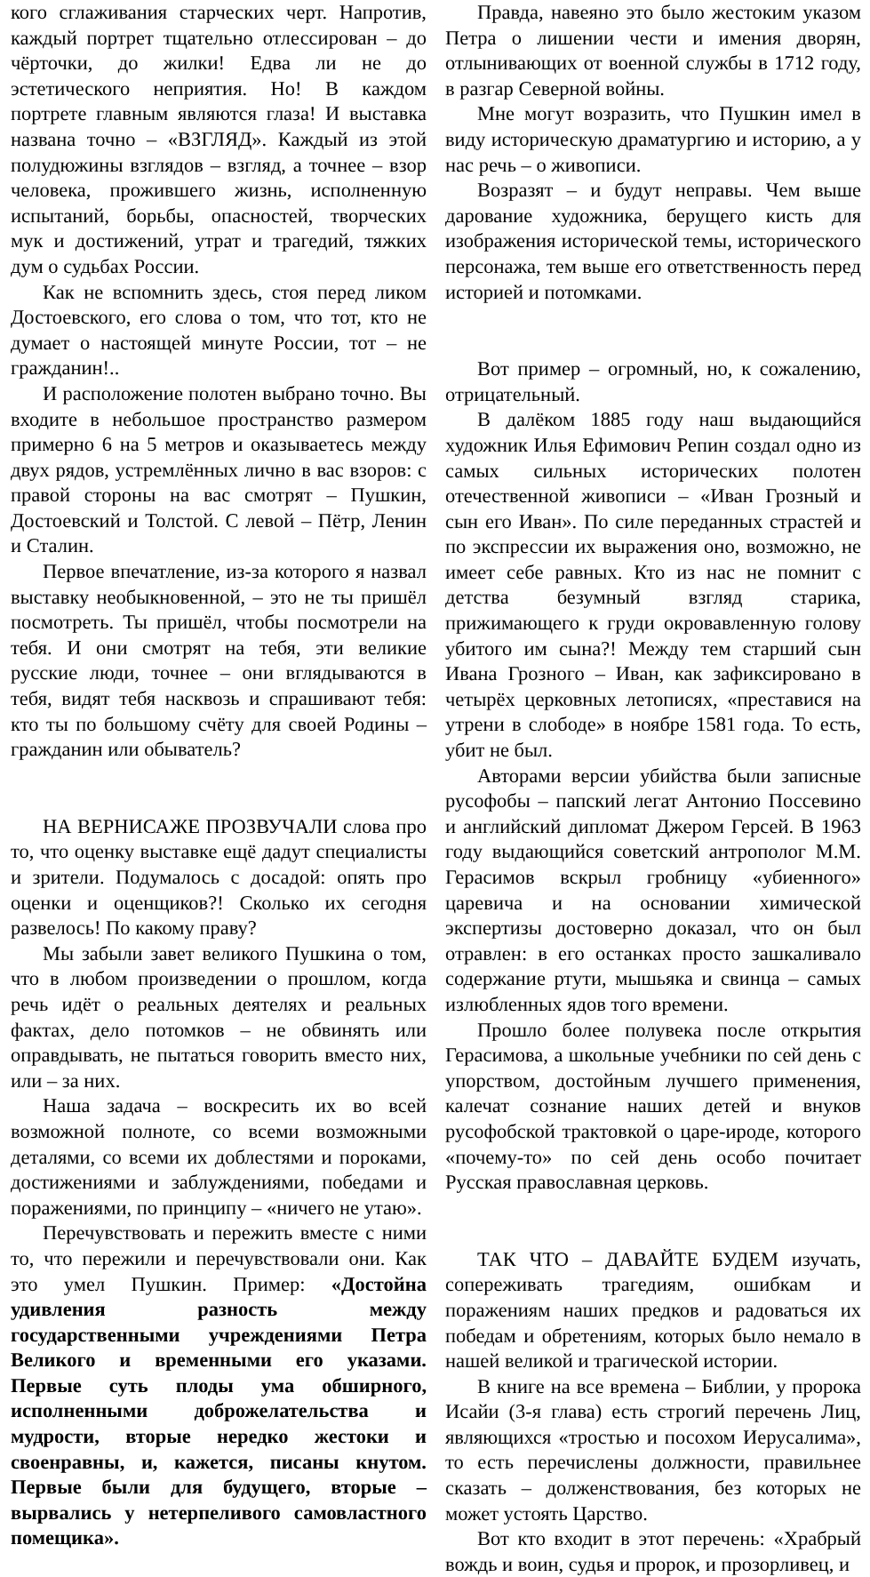кого сглаживания старческих черт. Напротив, каждый портрет тщательно отлессирован – до чёрточки, до жилки! Едва ли не до эстетического неприятия. Но! В каждом портрете главным являются глаза! И выставка названа точно – «ВЗГЛЯД». Каждый из этой полудюжины взглядов – взгляд, а точнее – взор человека, прожившего жизнь, исполненную испытаний, борьбы, опасностей, творческих мук и достижений, утрат и трагедий, тяжких дум о судьбах России.
Как не вспомнить здесь, стоя перед ликом Достоевского, его слова о том, что тот, кто не думает о настоящей минуте России, тот – не гражданин!..
И расположение полотен выбрано точно. Вы входите в небольшое пространство размером примерно 6 на 5 метров и оказываетесь между двух рядов, устремлённых лично в вас взоров: с правой стороны на вас смотрят – Пушкин, Достоевский и Толстой. С левой – Пётр, Ленин и Сталин.
Первое впечатление, из-за которого я назвал выставку необыкновенной, – это не ты пришёл посмотреть. Ты пришёл, чтобы посмотрели на тебя. И они смотрят на тебя, эти великие русские люди, точнее – они вглядываются в тебя, видят тебя насквозь и спрашивают тебя: кто ты по большому счёту для своей Родины – гражданин или обыватель?
НА ВЕРНИСАЖЕ ПРОЗВУЧАЛИ слова про то, что оценку выставке ещё дадут специалисты и зрители. Подумалось с досадой: опять про оценки и оценщиков?! Сколько их сегодня развелось! По какому праву?
Мы забыли завет великого Пушкина о том, что в любом произведении о прошлом, когда речь идёт о реальных деятелях и реальных фактах, дело потомков – не обвинять или оправдывать, не пытаться говорить вместо них, или – за них.
Наша задача – воскресить их во всей возможной полноте, со всеми возможными деталями, со всеми их доблестями и пороками, достижениями и заблуждениями, победами и поражениями, по принципу – «ничего не утаю».
Перечувствовать и пережить вместе с ними то, что пережили и перечувствовали они. Как это умел Пушкин. Пример: «Достойна удивления разность между государственными учреждениями Петра Великого и временными его указами. Первые суть плоды ума обширного, исполненными доброжелательства и мудрости, вторые нередко жестоки и своенравны, и, кажется, писаны кнутом. Первые были для будущего, вторые – вырвались у нетерпеливого самовластного помещика».
Правда, навеяно это было жестоким указом Петра о лишении чести и имения дворян, отлынивающих от военной службы в 1712 году, в разгар Северной войны.
Мне могут возразить, что Пушкин имел в виду историческую драматургию и историю, а у нас речь – о живописи.
Возразят – и будут неправы. Чем выше дарование художника, берущего кисть для изображения исторической темы, исторического персонажа, тем выше его ответственность перед историей и потомками.
Вот пример – огромный, но, к сожалению, отрицательный.
В далёком 1885 году наш выдающийся художник Илья Ефимович Репин создал одно из самых сильных исторических полотен отечественной живописи – «Иван Грозный и сын его Иван». По силе переданных страстей и по экспрессии их выражения оно, возможно, не имеет себе равных. Кто из нас не помнит с детства безумный взгляд старика, прижимающего к груди окровавленную голову убитого им сына?! Между тем старший сын Ивана Грозного – Иван, как зафиксировано в четырёх церковных летописях, «преставися на утрени в слободе» в ноябре 1581 года. То есть, убит не был.
Авторами версии убийства были записные русофобы – папский легат Антонио Поссевино и английский дипломат Джером Герсей. В 1963 году выдающийся советский антрополог М.М. Герасимов вскрыл гробницу «убиенного» царевича и на основании химической экспертизы достоверно доказал, что он был отравлен: в его останках просто зашкаливало содержание ртути, мышьяка и свинца – самых излюбленных ядов того времени.
Прошло более полувека после открытия Герасимова, а школьные учебники по сей день с упорством, достойным лучшего применения, калечат сознание наших детей и внуков русофобской трактовкой о царе-ироде, которого «почему-то» по сей день особо почитает Русская православная церковь.
ТАК ЧТО – ДАВАЙТЕ БУДЕМ изучать, сопереживать трагедиям, ошибкам и поражениям наших предков и радоваться их победам и обретениям, которых было немало в нашей великой и трагической истории.
В книге на все времена – Библии, у пророка Исайи (3-я глава) есть строгий перечень Лиц, являющихся «тростью и посохом Иерусалима», то есть перечислены должности, правильнее сказать – долженствования, без которых не может устоять Царство.
Вот кто входит в этот перечень: «Храбрый вождь и воин, судья и пророк, и прозорливец, и